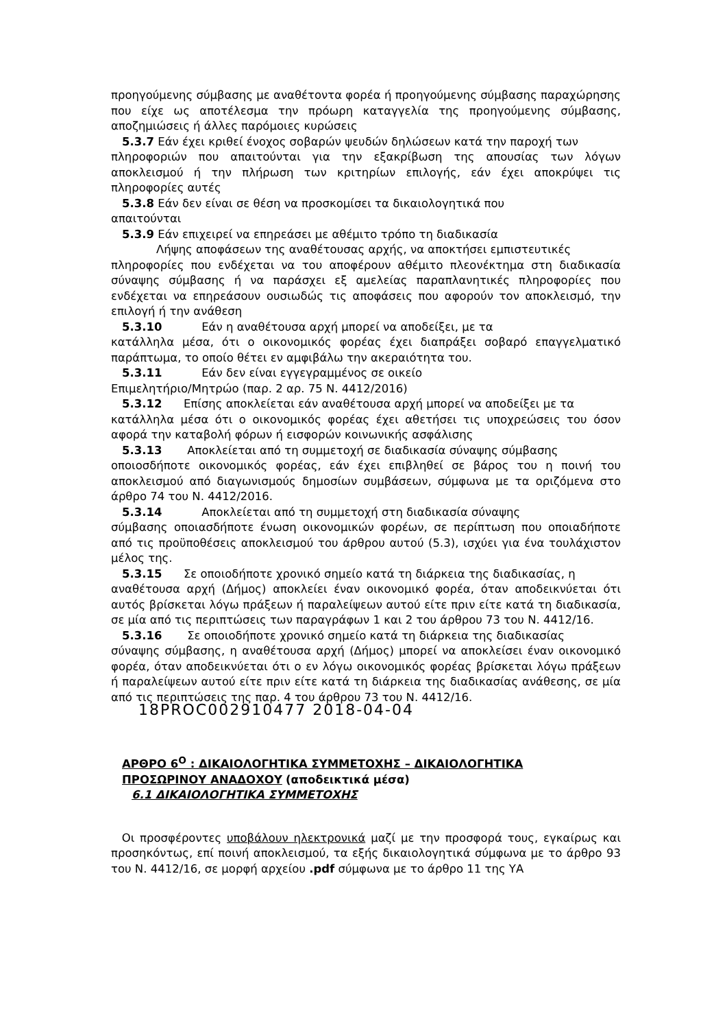προηγούμενης σύμβασης με αναθέτοντα φορέα ή προηγούμενης σύμβασης παραχώρησης που είχε ως αποτέλεσμα την πρόωρη καταγγελία της προηγούμενης σύμβασης, αποζημιώσεις ή άλλες παρόμοιες κυρώσεις
5.3.7 Εάν έχει κριθεί ένοχος σοβαρών ψευδών δηλώσεων κατά την παροχή των
πληροφοριών που απαιτούνται για την εξακρίβωση της απουσίας των λόγων αποκλεισμού ή την πλήρωση των κριτηρίων επιλογής, εάν έχει αποκρύψει τις πληροφορίες αυτές
5.3.8 Εάν δεν είναι σε θέση να προσκομίσει τα δικαιολογητικά που
απαιτούνται
5.3.9 Εάν επιχειρεί να επηρεάσει με αθέμιτο τρόπο τη διαδικασία
Λήψης αποφάσεων της αναθέτουσας αρχής, να αποκτήσει εμπιστευτικές
πληροφορίες που ενδέχεται να του αποφέρουν αθέμιτο πλεονέκτημα στη διαδικασία σύναψης σύμβασης ή να παράσχει εξ αμελείας παραπλανητικές πληροφορίες που ενδέχεται να επηρεάσουν ουσιωδώς τις αποφάσεις που αφορούν τον αποκλεισμό, την επιλογή ή την ανάθεση
5.3.10 Εάν η αναθέτουσα αρχή μπορεί να αποδείξει, με τα
κατάλληλα μέσα, ότι ο οικονομικός φορέας έχει διαπράξει σοβαρό επαγγελματικό παράπτωμα, το οποίο θέτει εν αμφιβάλω την ακεραιότητα του.
5.3.11 Εάν δεν είναι εγγεγραμμένος σε οικείο
Επιμελητήριο/Μητρώο (παρ. 2 αρ. 75 Ν. 4412/2016)
5.3.12 Επίσης αποκλείεται εάν αναθέτουσα αρχή μπορεί να αποδείξει με τα
κατάλληλα μέσα ότι ο οικονομικός φορέας έχει αθετήσει τις υποχρεώσεις του όσον αφορά την καταβολή φόρων ή εισφορών κοινωνικής ασφάλισης
5.3.13 Αποκλείεται από τη συμμετοχή σε διαδικασία σύναψης σύμβασης
οποιοσδήποτε οικονομικός φορέας, εάν έχει επιβληθεί σε βάρος του η ποινή του αποκλεισμού από διαγωνισμούς δημοσίων συμβάσεων, σύμφωνα με τα οριζόμενα στο άρθρο 74 του Ν. 4412/2016.
5.3.14 Αποκλείεται από τη συμμετοχή στη διαδικασία σύναψης
σύμβασης οποιασδήποτε ένωση οικονομικών φορέων, σε περίπτωση που οποιαδήποτε από τις προϋποθέσεις αποκλεισμού του άρθρου αυτού (5.3), ισχύει για ένα τουλάχιστον μέλος της.
5.3.15 Σε οποιοδήποτε χρονικό σημείο κατά τη διάρκεια της διαδικασίας, η
αναθέτουσα αρχή (Δήμος) αποκλείει έναν οικονομικό φορέα, όταν αποδεικνύεται ότι αυτός βρίσκεται λόγω πράξεων ή παραλείψεων αυτού είτε πριν είτε κατά τη διαδικασία, σε μία από τις περιπτώσεις των παραγράφων 1 και 2 του άρθρου 73 του Ν. 4412/16.
5.3.16 Σε οποιοδήποτε χρονικό σημείο κατά τη διάρκεια της διαδικασίας
σύναψης σύμβασης, η αναθέτουσα αρχή (Δήμος) μπορεί να αποκλείσει έναν οικονομικό φορέα, όταν αποδεικνύεται ότι ο εν λόγω οικονομικός φορέας βρίσκεται λόγω πράξεων ή παραλείψεων αυτού είτε πριν είτε κατά τη διάρκεια της διαδικασίας ανάθεσης, σε μία από τις περιπτώσεις της παρ. 4 του άρθρου 73 του Ν. 4412/16.
18PROC002910477 2018-04-04
ΑΡΘΡΟ 6<sup>Ο</sup> : ΔΙΚΑΙΟΛΟΓΗΤΙΚΑ ΣΥΜΜΕΤΟΧΗΣ – ΔΙΚΑΙΟΛΟΓΗΤΙΚΑ
ΠΡΟΣΩΡΙΝΟΥ ΑΝΑΔΟΧΟΥ (αποδεικτικά μέσα)
6.1 ΔΙΚΑΙΟΛΟΓΗΤΙΚΑ ΣΥΜΜΕΤΟΧΗΣ
Οι προσφέροντες υποβάλουν ηλεκτρονικά μαζί με την προσφορά τους, εγκαίρως και προσηκόντως, επί ποινή αποκλεισμού, τα εξής δικαιολογητικά σύμφωνα με το άρθρο 93 του Ν. 4412/16, σε μορφή αρχείου .pdf σύμφωνα με το άρθρο 11 της ΥΑ